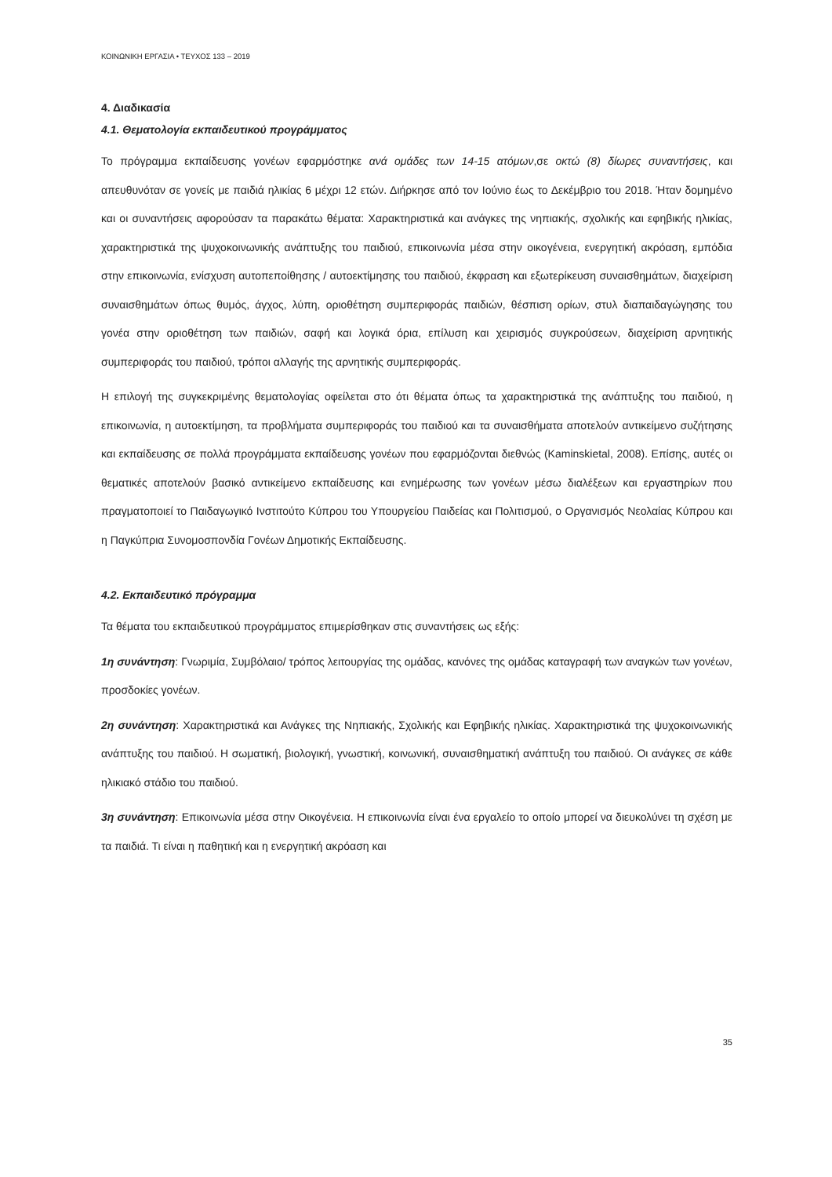ΚΟΙΝΩΝΙΚΗ ΕΡΓΑΣΙΑ • ΤΕΥΧΟΣ 133 – 2019
4. Διαδικασία
4.1. Θεματολογία εκπαιδευτικού προγράμματος
Το πρόγραμμα εκπαίδευσης γονέων εφαρμόστηκε ανά ομάδες των 14-15 ατόμων,σε οκτώ (8) δίωρες συναντήσεις, και απευθυνόταν σε γονείς με παιδιά ηλικίας 6 μέχρι 12 ετών. Διήρκησε από τον Ιούνιο έως το Δεκέμβριο του 2018. Ήταν δομημένο και οι συναντήσεις αφορούσαν τα παρακάτω θέματα: Χαρακτηριστικά και ανάγκες της νηπιακής, σχολικής και εφηβικής ηλικίας, χαρακτηριστικά της ψυχοκοινωνικής ανάπτυξης του παιδιού, επικοινωνία μέσα στην οικογένεια, ενεργητική ακρόαση, εμπόδια στην επικοινωνία, ενίσχυση αυτοπεποίθησης / αυτοεκτίμησης του παιδιού, έκφραση και εξωτερίκευση συναισθημάτων, διαχείριση συναισθημάτων όπως θυμός, άγχος, λύπη, οριοθέτηση συμπεριφοράς παιδιών, θέσπιση ορίων, στυλ διαπαιδαγώγησης του γονέα στην οριοθέτηση των παιδιών, σαφή και λογικά όρια, επίλυση και χειρισμός συγκρούσεων, διαχείριση αρνητικής συμπεριφοράς του παιδιού, τρόποι αλλαγής της αρνητικής συμπεριφοράς.
Η επιλογή της συγκεκριμένης θεματολογίας οφείλεται στο ότι θέματα όπως τα χαρακτηριστικά της ανάπτυξης του παιδιού, η επικοινωνία, η αυτοεκτίμηση, τα προβλήματα συμπεριφοράς του παιδιού και τα συναισθήματα αποτελούν αντικείμενο συζήτησης και εκπαίδευσης σε πολλά προγράμματα εκπαίδευσης γονέων που εφαρμόζονται διεθνώς (Kaminskietal, 2008). Επίσης, αυτές οι θεματικές αποτελούν βασικό αντικείμενο εκπαίδευσης και ενημέρωσης των γονέων μέσω διαλέξεων και εργαστηρίων που πραγματοποιεί το Παιδαγωγικό Ινστιτούτο Κύπρου του Υπουργείου Παιδείας και Πολιτισμού, ο Οργανισμός Νεολαίας Κύπρου και η Παγκύπρια Συνομοσπονδία Γονέων Δημοτικής Εκπαίδευσης.
4.2. Εκπαιδευτικό πρόγραμμα
Τα θέματα του εκπαιδευτικού προγράμματος επιμερίσθηκαν στις συναντήσεις ως εξής:
1η συνάντηση: Γνωριμία, Συμβόλαιο/ τρόπος λειτουργίας της ομάδας, κανόνες της ομάδας καταγραφή των αναγκών των γονέων, προσδοκίες γονέων.
2η συνάντηση: Χαρακτηριστικά και Ανάγκες της Νηπιακής, Σχολικής και Εφηβικής ηλικίας. Χαρακτηριστικά της ψυχοκοινωνικής ανάπτυξης του παιδιού. Η σωματική, βιολογική, γνωστική, κοινωνική, συναισθηματική ανάπτυξη του παιδιού. Οι ανάγκες σε κάθε ηλικιακό στάδιο του παιδιού.
3η συνάντηση: Επικοινωνία μέσα στην Οικογένεια. Η επικοινωνία είναι ένα εργαλείο το οποίο μπορεί να διευκολύνει τη σχέση με τα παιδιά. Τι είναι η παθητική και η ενεργητική ακρόαση και
35